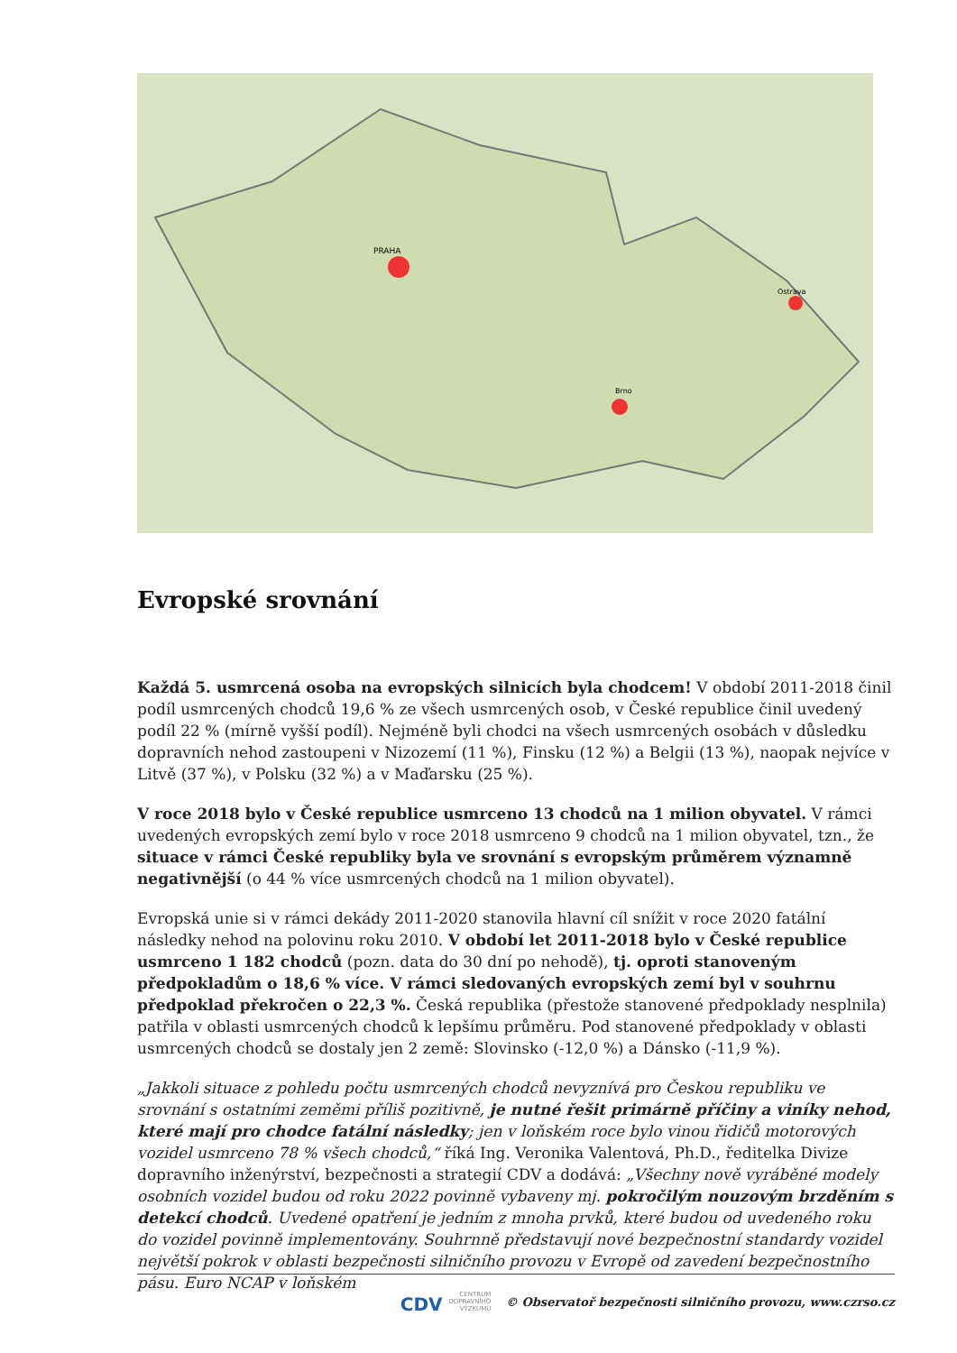PRAHA
Brno
Ostrava
Evropské srovnání
Každá 5. usmrcená osoba na evropských silnicích byla chodcem! V období 2011-2018 činil podíl usmrcených chodců 19,6 % ze všech usmrcených osob, v České republice činil uvedený podíl 22 % (mírně vyšší podíl). Nejméně byli chodci na všech usmrcených osobách v důsledku dopravních nehod zastoupeni v Nizozemí (11 %), Finsku (12 %) a Belgii (13 %), naopak nejvíce v Litvě (37 %), v Polsku (32 %) a v Maďarsku (25 %).
V roce 2018 bylo v České republice usmrceno 13 chodců na 1 milion obyvatel. V rámci uvedených evropských zemí bylo v roce 2018 usmrceno 9 chodců na 1 milion obyvatel, tzn., že situace v rámci České republiky byla ve srovnání s evropským průměrem významně negativnější (o 44 % více usmrcených chodců na 1 milion obyvatel).
Evropská unie si v rámci dekády 2011-2020 stanovila hlavní cíl snížit v roce 2020 fatální následky nehod na polovinu roku 2010. V období let 2011-2018 bylo v České republice usmrceno 1 182 chodců (pozn. data do 30 dní po nehodě), tj. oproti stanoveným předpokladům o 18,6 % více. V rámci sledovaných evropských zemí byl v souhrnu předpoklad překročen o 22,3 %. Česká republika (přestože stanovené předpoklady nesplnila) patřila v oblasti usmrcených chodců k lepšímu průměru. Pod stanovené předpoklady v oblasti usmrcených chodců se dostaly jen 2 země: Slovinsko (-12,0 %) a Dánsko (-11,9 %).
„Jakkoli situace z pohledu počtu usmrcených chodců nevyznívá pro Českou republiku ve srovnání s ostatními zeměmi příliš pozitivně, je nutné řešit primárně příčiny a viníky nehod, které mají pro chodce fatální následky; jen v loňském roce bylo vinou řidičů motorových vozidel usmrceno 78 % všech chodců,“ říká Ing. Veronika Valentová, Ph.D., ředitelka Divize dopravního inženýrství, bezpečnosti a strategií CDV a dodává: „Všechny nově vyráběné modely osobních vozidel budou od roku 2022 povinně vybaveny mj. pokročilým nouzovým brzděním s detekcí chodců. Uvedené opatření je jedním z mnoha prvků, které budou od uvedeného roku do vozidel povinně implementovány. Souhrnně představují nové bezpečnostní standardy vozidel největší pokrok v oblasti bezpečnosti silničního provozu v Evropě od zavedení bezpečnostního pásu. Euro NCAP v loňském
CDV CENTRUM
DOPRAVNÍHO
VÝZKUMU © Observatoř bezpečnosti silničního provozu, www.czrso.cz